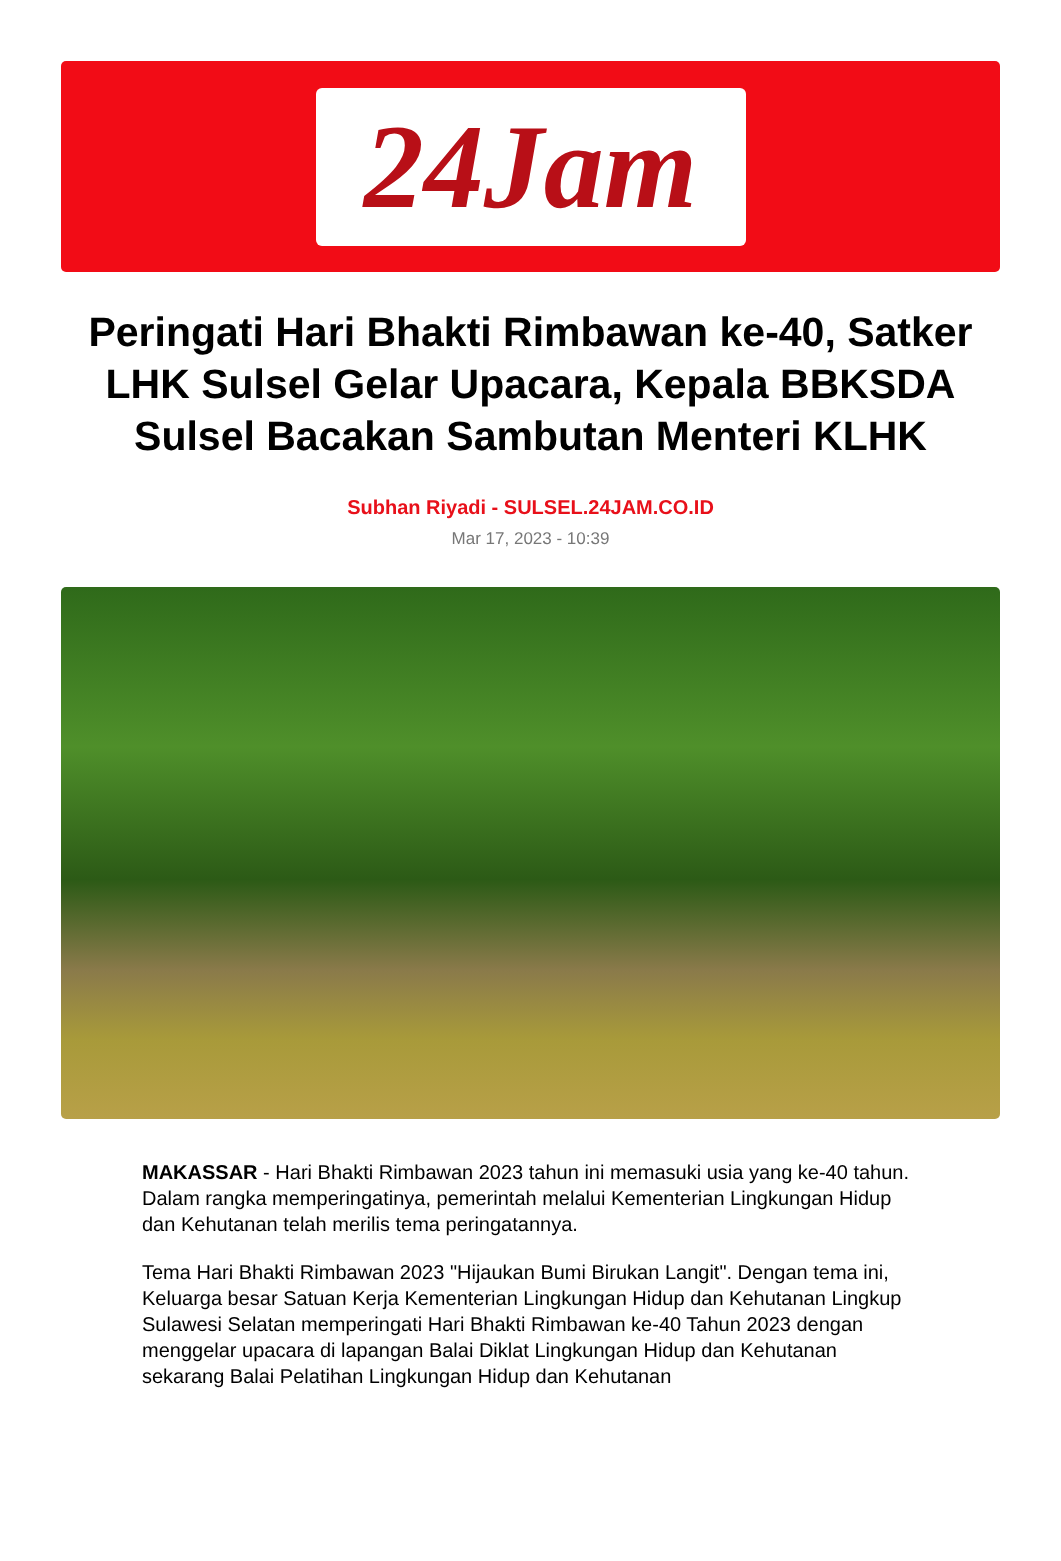24Jam
Peringati Hari Bhakti Rimbawan ke-40, Satker LHK Sulsel Gelar Upacara, Kepala BBKSDA Sulsel Bacakan Sambutan Menteri KLHK
Subhan Riyadi - SULSEL.24JAM.CO.ID
Mar 17, 2023 - 10:39
MAKASSAR - Hari Bhakti Rimbawan 2023 tahun ini memasuki usia yang ke-40 tahun. Dalam rangka memperingatinya, pemerintah melalui Kementerian Lingkungan Hidup dan Kehutanan telah merilis tema peringatannya.
Tema Hari Bhakti Rimbawan 2023 "Hijaukan Bumi Birukan Langit". Dengan tema ini, Keluarga besar Satuan Kerja Kementerian Lingkungan Hidup dan Kehutanan Lingkup Sulawesi Selatan memperingati Hari Bhakti Rimbawan ke-40 Tahun 2023 dengan menggelar upacara di lapangan Balai Diklat Lingkungan Hidup dan Kehutanan sekarang Balai Pelatihan Lingkungan Hidup dan Kehutanan